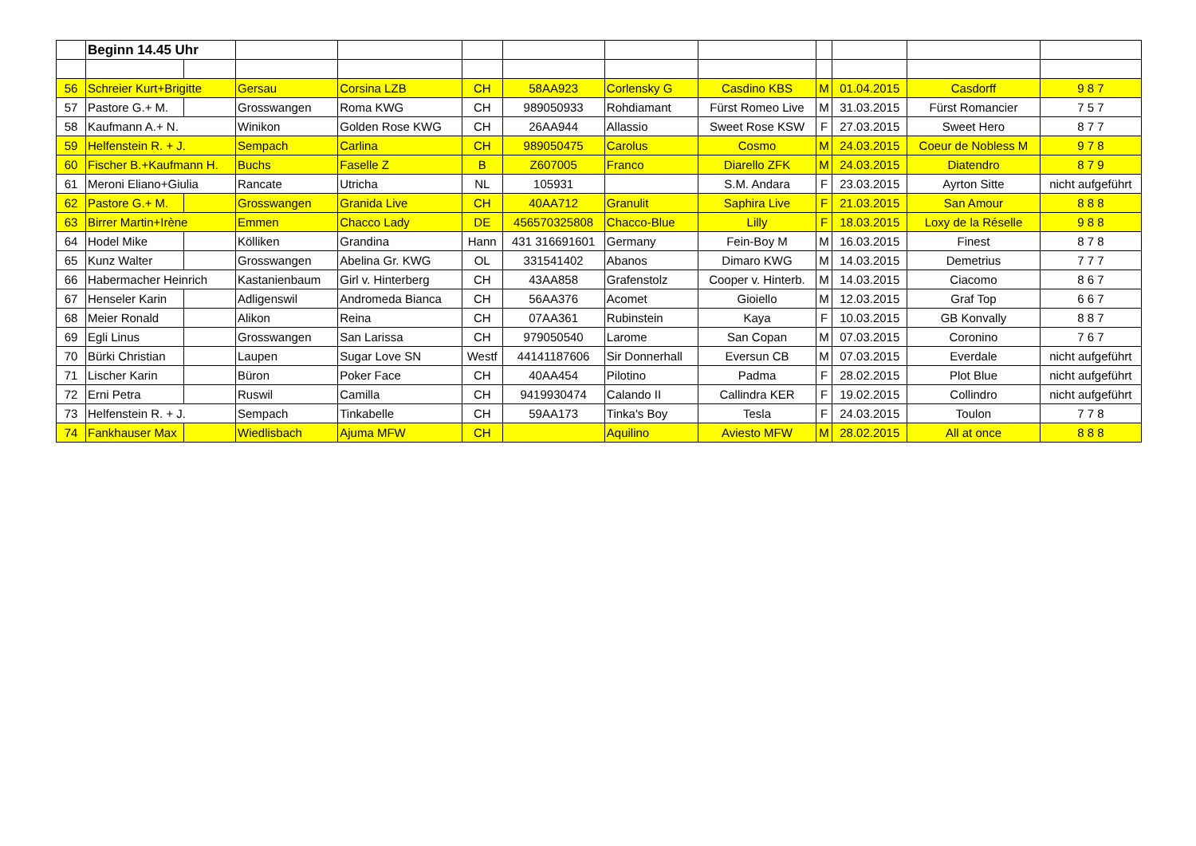| | Beginn 14.45 Uhr | | | | | | | | | | | |
| 56 | Schreier Kurt+Brigitte | | Gersau | Corsina LZB | CH | 58AA923 | Corlensky G | Casdino KBS | M | 01.04.2015 | Casdorff | 9 8 7 |
| 57 | Pastore G.+ M. | | Grosswangen | Roma KWG | CH | 989050933 | Rohdiamant | Fürst Romeo Live | M | 31.03.2015 | Fürst Romancier | 7 5 7 |
| 58 | Kaufmann A.+ N. | | Winikon | Golden Rose KWG | CH | 26AA944 | Allassio | Sweet Rose KSW | F | 27.03.2015 | Sweet Hero | 8 7 7 |
| 59 | Helfenstein R. + J. | | Sempach | Carlina | CH | 989050475 | Carolus | Cosmo | M | 24.03.2015 | Coeur de Nobless M | 9 7 8 |
| 60 | Fischer B.+Kaufmann H. | | Buchs | Faselle Z | B | Z607005 | Franco | Diarello ZFK | M | 24.03.2015 | Diatendro | 8 7 9 |
| 61 | Meroni Eliano+Giulia | | Rancate | Utricha | NL | 105931 | | S.M. Andara | F | 23.03.2015 | Ayrton Sitte | nicht aufgeführt |
| 62 | Pastore G.+ M. | | Grosswangen | Granida Live | CH | 40AA712 | Granulit | Saphira Live | F | 21.03.2015 | San Amour | 8 8 8 |
| 63 | Birrer Martin+Irène | | Emmen | Chacco Lady | DE | 456570325808 | Chacco-Blue | Lilly | F | 18.03.2015 | Loxy de la Réselle | 9 8 8 |
| 64 | Hodel Mike | | Kölliken | Grandina | Hann | 431 316691601 | Germany | Fein-Boy M | M | 16.03.2015 | Finest | 8 7 8 |
| 65 | Kunz Walter | | Grosswangen | Abelina Gr. KWG | OL | 331541402 | Abanos | Dimaro KWG | M | 14.03.2015 | Demetrius | 7 7 7 |
| 66 | Habermacher Heinrich | | Kastanienbaum | Girl v. Hinterberg | CH | 43AA858 | Grafenstolz | Cooper v. Hinterb. | M | 14.03.2015 | Ciacomo | 8 6 7 |
| 67 | Henseler Karin | | Adligenswil | Andromeda Bianca | CH | 56AA376 | Acomet | Gioiello | M | 12.03.2015 | Graf Top | 6 6 7 |
| 68 | Meier Ronald | | Alikon | Reina | CH | 07AA361 | Rubinstein | Kaya | F | 10.03.2015 | GB Konvally | 8 8 7 |
| 69 | Egli Linus | | Grosswangen | San Larissa | CH | 979050540 | Larome | San Copan | M | 07.03.2015 | Coronino | 7 6 7 |
| 70 | Bürki Christian | | Laupen | Sugar Love SN | Westf | 44141187606 | Sir Donnerhall | Eversun CB | M | 07.03.2015 | Everdale | nicht aufgeführt |
| 71 | Lischer Karin | | Büron | Poker Face | CH | 40AA454 | Pilotino | Padma | F | 28.02.2015 | Plot Blue | nicht aufgeführt |
| 72 | Erni Petra | | Ruswil | Camilla | CH | 9419930474 | Calando II | Callindra KER | F | 19.02.2015 | Collindro | nicht aufgeführt |
| 73 | Helfenstein R. + J. | | Sempach | Tinkabelle | CH | 59AA173 | Tinka's Boy | Tesla | F | 24.03.2015 | Toulon | 7 7 8 |
| 74 | Fankhauser Max | | Wiedlisbach | Ajuma MFW | CH | | Aquilino | Aviesto MFW | M | 28.02.2015 | All at once | 8 8 8 |